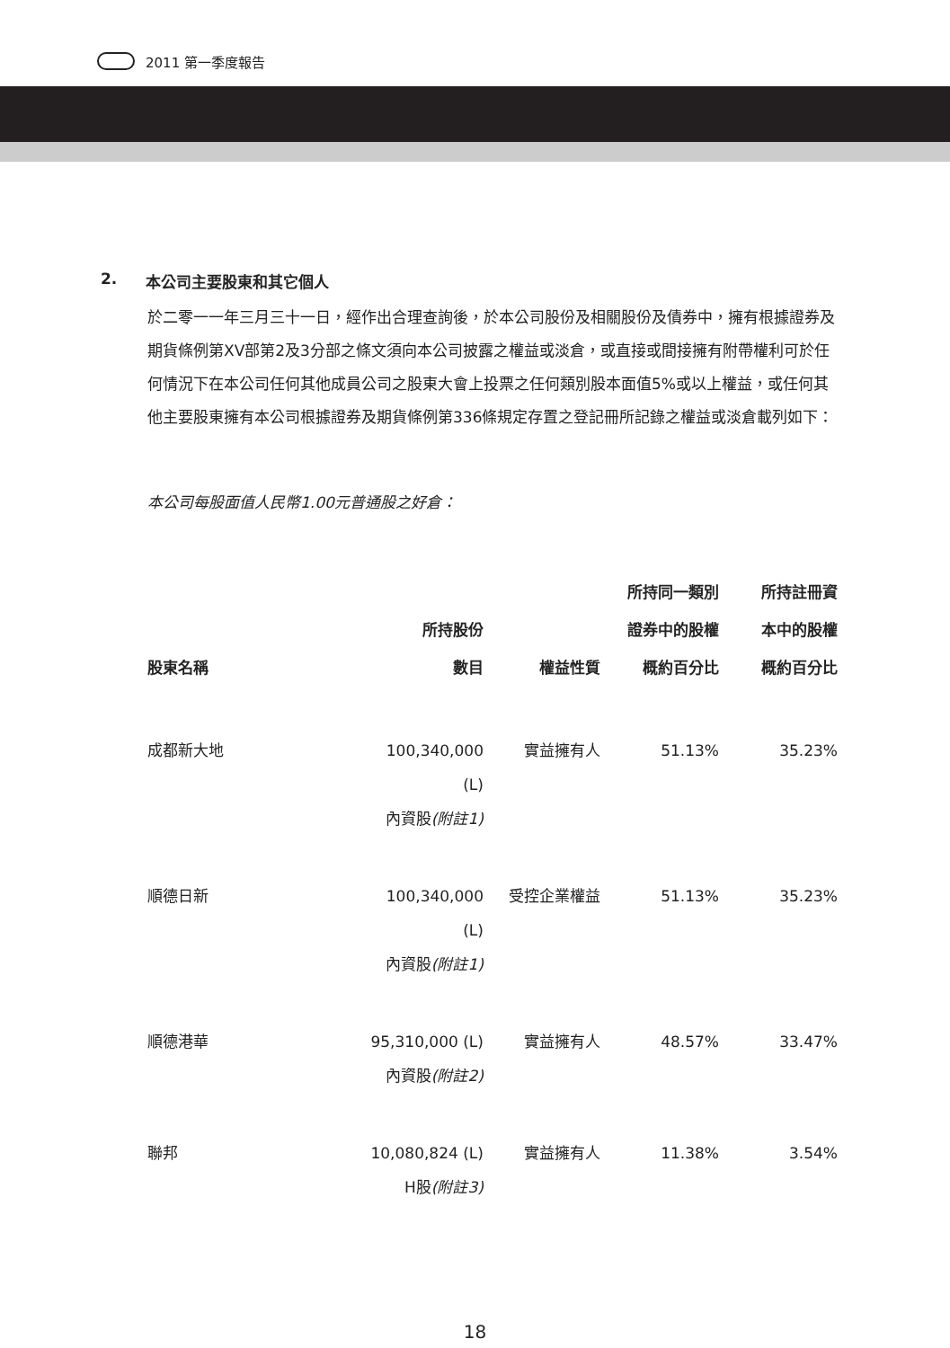2011 第一季度報告
2. 本公司主要股東和其它個人
於二零一一年三月三十一日，經作出合理查詢後，於本公司股份及相關股份及債券中，擁有根據證券及期貨條例第XV部第2及3分部之條文須向本公司披露之權益或淡倉，或直接或間接擁有附帶權利可於任何情況下在本公司任何其他成員公司之股東大會上投票之任何類別股本面值5%或以上權益，或任何其他主要股東擁有本公司根據證券及期貨條例第336條規定存置之登記冊所記錄之權益或淡倉載列如下：
本公司每股面值人民幣1.00元普通股之好倉：
| 股東名稱 | 所持股份 數目 | 權益性質 | 所持同一類別 證券中的股權 概約百分比 | 所持註冊資 本中的股權 概約百分比 |
| --- | --- | --- | --- | --- |
| 成都新大地 | 100,340,000 (L) 內資股 (附註1) | 實益擁有人 | 51.13% | 35.23% |
| 順德日新 | 100,340,000 (L) 內資股 (附註1) | 受控企業權益 | 51.13% | 35.23% |
| 順德港華 | 95,310,000 (L) 內資股 (附註2) | 實益擁有人 | 48.57% | 33.47% |
| 聯邦 | 10,080,824 (L) H股 (附註3) | 實益擁有人 | 11.38% | 3.54% |
18